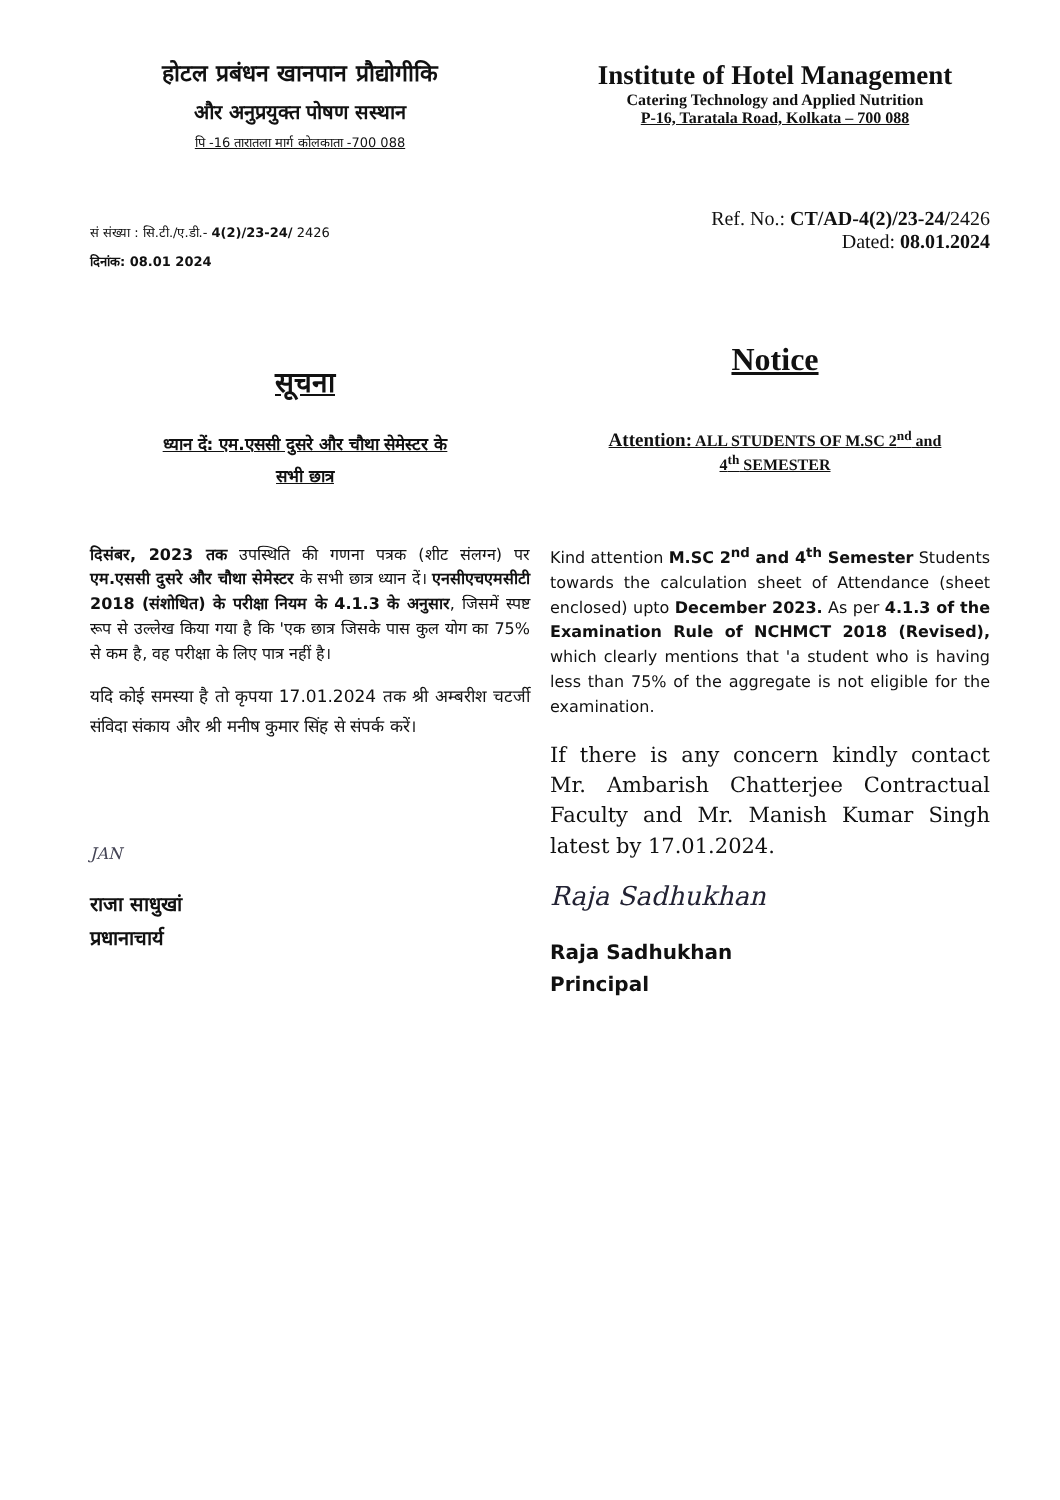होटल प्रबंधन खानपान प्रौद्योगीकि
और अनुप्रयुक्त पोषण सस्थान
पि -16 तारातला मार्ग कोलकाता -700 088
Institute of Hotel Management
Catering Technology and Applied Nutrition
P-16, Taratala Road, Kolkata – 700 088
सं संख्या : सि.टी./ए.डी.- 4(2)/23-24/ 2426
दिनांक: 08.01 2024
Ref. No.: CT/AD-4(2)/23-24/2426
Dated: 08.01.2024
सूचना
ध्यान दें: एम.एससी दुसरे और चौथा सेमेस्टर के
सभी छात्र
Notice
Attention: ALL STUDENTS OF M.SC 2<sup>nd</sup> and
4<sup>th</sup> SEMESTER
दिसंबर, 2023 तक उपस्थिति की गणना पत्रक (शीट संलग्न) पर एम.एससी दुसरे और चौथा सेमेस्टर के सभी छात्र ध्यान दें। एनसीएचएमसीटी 2018 (संशोधित) के परीक्षा नियम के 4.1.3 के अनुसार, जिसमें स्पष्ट रूप से उल्लेख किया गया है कि 'एक छात्र जिसके पास कुल योग का 75% से कम है, वह परीक्षा के लिए पात्र नहीं है।
यदि कोई समस्या है तो कृपया 17.01.2024 तक श्री अम्बरीश चटर्जी संविदा संकाय और श्री मनीष कुमार सिंह से संपर्क करें।
JAN
राजा साधुखां
प्रधानाचार्य
Kind attention M.SC 2<sup>nd</sup> and 4<sup>th</sup> Semester Students towards the calculation sheet of Attendance (sheet enclosed) upto December 2023. As per 4.1.3 of the Examination Rule of NCHMCT 2018 (Revised), which clearly mentions that 'a student who is having less than 75% of the aggregate is not eligible for the examination.
If there is any concern kindly contact Mr. Ambarish Chatterjee Contractual Faculty and Mr. Manish Kumar Singh latest by 17.01.2024.
Raja Sadhukhan
Raja Sadhukhan
Principal